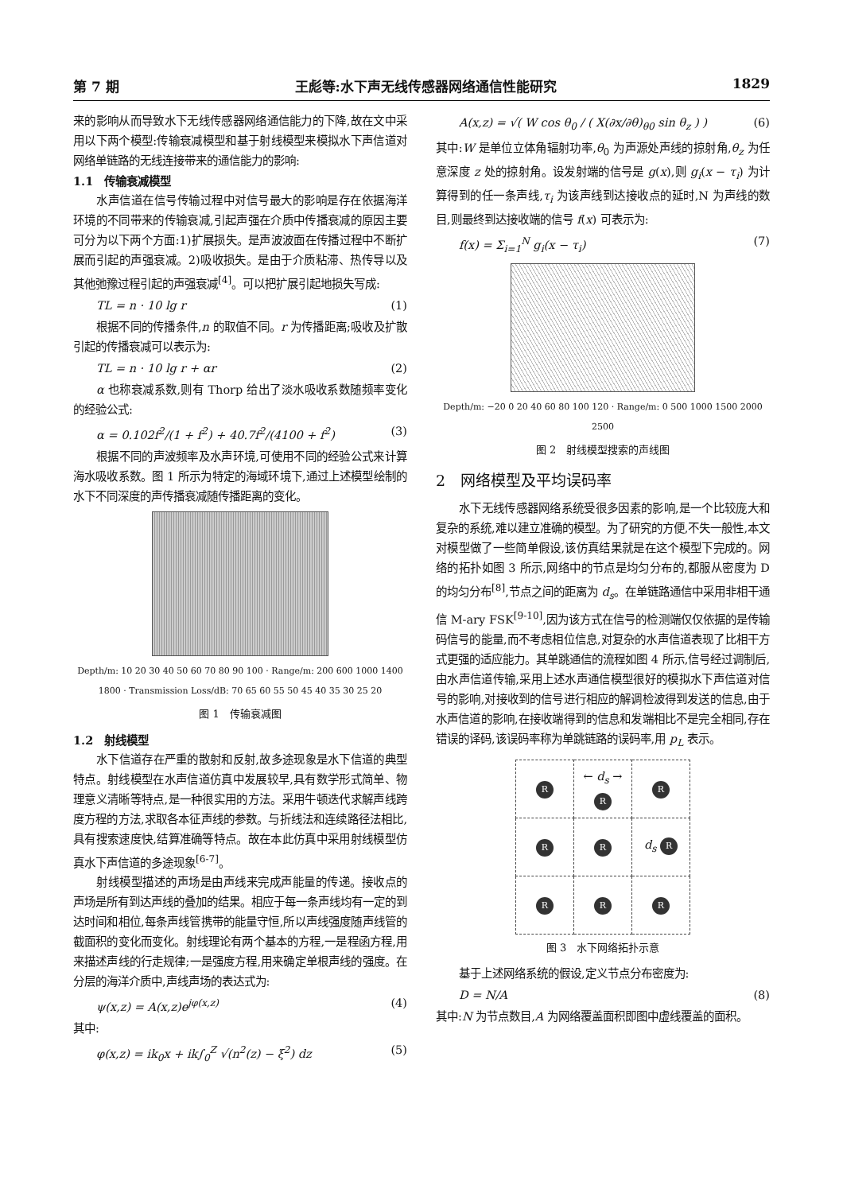第 7 期 王彪等:水下声无线传感器网络通信性能研究 1829
来的影响从而导致水下无线传感器网络通信能力的下降,故在文中采用以下两个模型:传输衰减模型和基于射线模型来模拟水下声信道对网络单链路的无线连接带来的通信能力的影响:
1.1　传输衰减模型
水声信道在信号传输过程中对信号最大的影响是存在依据海洋环境的不同带来的传输衰减,引起声强在介质中传播衰减的原因主要可分为以下两个方面:1)扩展损失。是声波波面在传播过程中不断扩展而引起的声强衰减。2)吸收损失。是由于介质粘滞、热传导以及其他弛豫过程引起的声强衰减<sup>[4]</sup>。可以把扩展引起地损失写成:
TL = n · 10 lg r (1)
根据不同的传播条件,n 的取值不同。r 为传播距离;吸收及扩散引起的传播衰减可以表示为:
TL = n · 10 lg r + αr (2)
α 也称衰减系数,则有 Thorp 给出了淡水吸收系数随频率变化的经验公式:
α = 0.102f<sup>2</sup>/(1 + f<sup>2</sup>) + 40.7f<sup>2</sup>/(4100 + f<sup>2</sup>) (3)
根据不同的声波频率及水声环境,可使用不同的经验公式来计算海水吸收系数。图 1 所示为特定的海域环境下,通过上述模型绘制的水下不同深度的声传播衰减随传播距离的变化。
Depth/m: 10 20 30 40 50 60 70 80 90 100 · Range/m: 200 600 1000 1400 1800 · Transmission Loss/dB: 70 65 60 55 50 45 40 35 30 25 20
图 1　传输衰减图
1.2　射线模型
水下信道存在严重的散射和反射,故多途现象是水下信道的典型特点。射线模型在水声信道仿真中发展较早,具有数学形式简单、物理意义清晰等特点,是一种很实用的方法。采用牛顿迭代求解声线跨度方程的方法,求取各本征声线的参数。与折线法和连续路径法相比,具有搜索速度快,结算准确等特点。故在本此仿真中采用射线模型仿真水下声信道的多途现象<sup>[6-7]</sup>。
射线模型描述的声场是由声线来完成声能量的传递。接收点的声场是所有到达声线的叠加的结果。相应于每一条声线均有一定的到达时间和相位,每条声线管携带的能量守恒,所以声线强度随声线管的截面积的变化而变化。射线理论有两个基本的方程,一是程函方程,用来描述声线的行走规律;一是强度方程,用来确定单根声线的强度。在分层的海洋介质中,声线声场的表达式为:
ψ(x,z) = A(x,z)e<sup>jφ(x,z)</sup> (4)
其中:
φ(x,z) = ik<sub>0</sub>x + ik∫<sub>0</sub><sup>Z</sup> √(n<sup>2</sup>(z) − ξ<sup>2</sup>) dz (5)
A(x,z) = √( W cos θ<sub>0</sub> / ( X(∂x/∂θ)<sub>θ0</sub> sin θ<sub>z</sub> ) ) (6)
其中:W 是单位立体角辐射功率,θ<sub>0</sub> 为声源处声线的掠射角,θ<sub>z</sub> 为任意深度 z 处的掠射角。设发射端的信号是 g(x),则 g<sub>i</sub>(x − τ<sub>i</sub>) 为计算得到的任一条声线,τ<sub>i</sub> 为该声线到达接收点的延时,N 为声线的数目,则最终到达接收端的信号 f(x) 可表示为:
f(x) = Σ<sub>i=1</sub><sup>N</sup> g<sub>i</sub>(x − τ<sub>i</sub>) (7)
Depth/m: −20 0 20 40 60 80 100 120 · Range/m: 0 500 1000 1500 2000 2500
图 2　射线模型搜索的声线图
2　网络模型及平均误码率
水下无线传感器网络系统受很多因素的影响,是一个比较庞大和复杂的系统,难以建立准确的模型。为了研究的方便,不失一般性,本文对模型做了一些简单假设,该仿真结果就是在这个模型下完成的。网络的拓扑如图 3 所示,网络中的节点是均匀分布的,都服从密度为 D 的均匀分布<sup>[8]</sup>,节点之间的距离为 d<sub>s</sub>。在单链路通信中采用非相干通信 M-ary FSK<sup>[9-10]</sup>,因为该方式在信号的检测端仅仅依据的是传输码信号的能量,而不考虑相位信息,对复杂的水声信道表现了比相干方式更强的适应能力。其单跳通信的流程如图 4 所示,信号经过调制后,由水声信道传输,采用上述水声通信模型很好的模拟水下声信道对信号的影响,对接收到的信号进行相应的解调检波得到发送的信息,由于水声信道的影响,在接收端得到的信息和发端相比不是完全相同,存在错误的译码,该误码率称为单跳链路的误码率,用 p<sub>L</sub> 表示。
| R | ← d<sub>s</sub> → R | R |
| R | R | d<sub>s</sub> R |
| R | R | R |
图 3　水下网络拓扑示意
基于上述网络系统的假设,定义节点分布密度为:
D = N/A (8)
其中:N 为节点数目,A 为网络覆盖面积即图中虚线覆盖的面积。